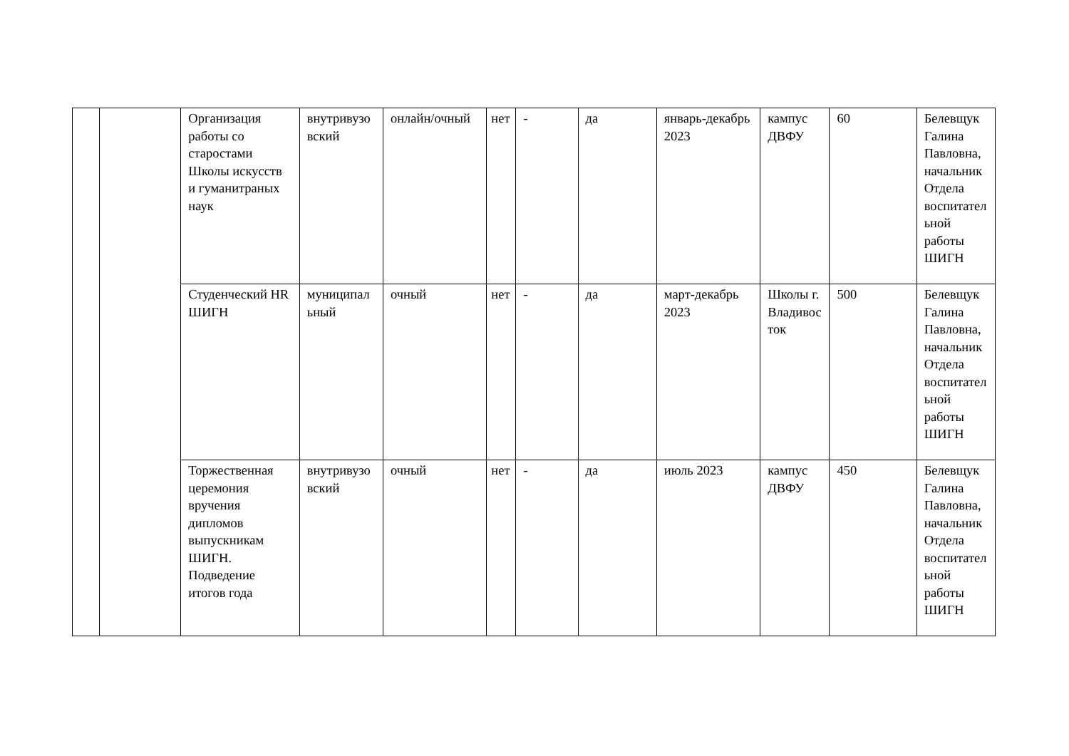| | | Организация работы со старостами Школы искусств и гуманитраных наук | внутривузовский | онлайн/очный | нет | - | да | январь-декабрь 2023 | кампус ДВФУ | 60 | Белевщук Галина Павловна, начальник Отдела воспитательной работы ШИГН |
| | | Студенческий HR ШИГН | муниципальный | очный | нет | - | да | март-декабрь 2023 | Школы г. Владивосток | 500 | Белевщук Галина Павловна, начальник Отдела воспитательной работы ШИГН |
| | | Торжественная церемония вручения дипломов выпускникам ШИГН. Подведение итогов года | внутривузовский | очный | нет | - | да | июль 2023 | кампус ДВФУ | 450 | Белевщук Галина Павловна, начальник Отдела воспитательной работы ШИГН |